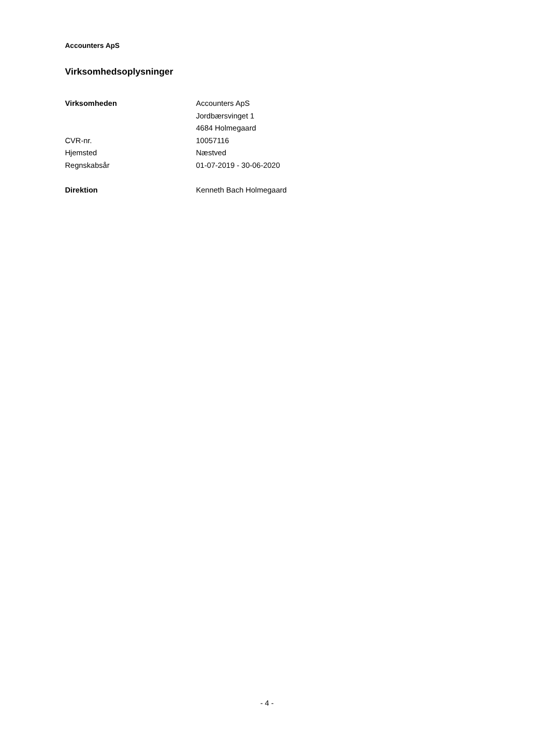Accounters ApS
Virksomhedsoplysninger
| Virksomheden | Accounters ApS |
| | Jordbærsvinget 1 |
| | 4684 Holmegaard |
| CVR-nr. | 10057116 |
| Hjemsted | Næstved |
| Regnskabsår | 01-07-2019 - 30-06-2020 |
| Direktion | Kenneth Bach Holmegaard |
- 4 -